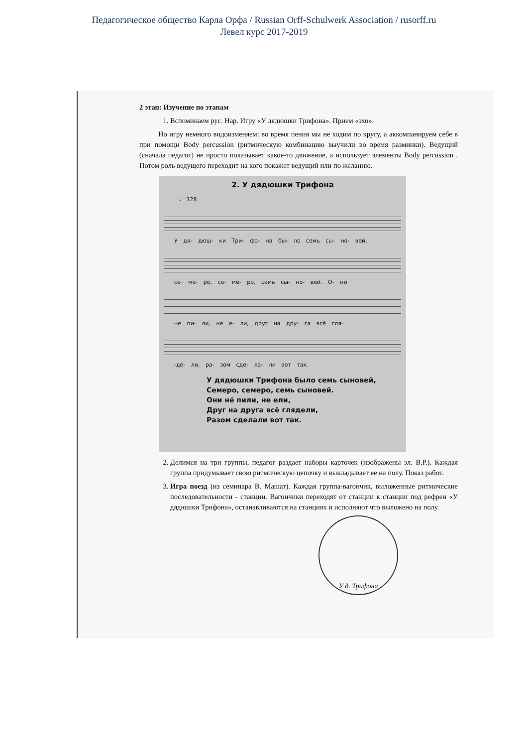Педагогическое общество Карла Орфа / Russian Orff-Schulwerk Association / rusorff.ru
Левел курс 2017-2019
2 этап: Изучение по этапам
1. Вспоминаем рус. Нар. Игру «У дядюшки Трифона». Прием «эхо».
Но игру немного видоизменяем: во время пения мы не ходим по кругу, а аккомпанируем себе в при помощи Body percussion (ритмическую комбинацию выучили во время разминки). Ведущий (сначала педагог) не просто показывает какое-то движение, а использует элементы Body percussion . Потом роль ведущего переходит на кого покажет ведущий или по желанию.
2. У дядюшки Трифона
♩=128
У дя- дюш- ки Три- фо- на бы- ло семь сы- но- вей,
се- ме- ро, се- ме- ро, семь сы- но- вей. О- ни
не пи- ли, не е- ли, друг на дру- га всё гля-
-де- ли, ра- зом сде- ла- ли вот так.
У дядюшки Трифона было семь сыновей,
Семеро, семеро, семь сыновей.
Они нё пили, не ели,
Друг на друга всё глядели,
Разом сделали вот так.
2. Делимся на три группы, педагог раздает наборы карточек (изображены эл. В.Р.). Каждая группа придумывает свою ритмическую цепочку и выкладывает ее на полу. Показ работ.
3. Игра поезд (из семинара В. Машат). Каждая группа-вагончик, выложенные ритмические последовательности - станции. Вагончики переходят от станции к станции под рефрен «У дядюшки Трифона», останавливаются на станциях и исполняют что выложено на полу.
У д. Трифона